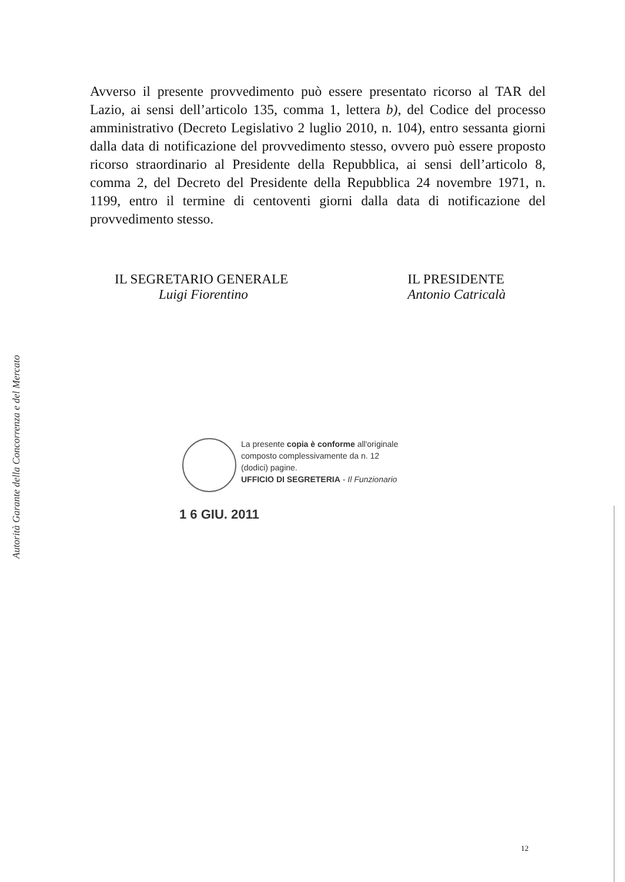Autorità Garante della Concorrenza e del Mercato
Avverso il presente provvedimento può essere presentato ricorso al TAR del Lazio, ai sensi dell’articolo 135, comma 1, lettera b), del Codice del processo amministrativo (Decreto Legislativo 2 luglio 2010, n. 104), entro sessanta giorni dalla data di notificazione del provvedimento stesso, ovvero può essere proposto ricorso straordinario al Presidente della Repubblica, ai sensi dell’articolo 8, comma 2, del Decreto del Presidente della Repubblica 24 novembre 1971, n. 1199, entro il termine di centoventi giorni dalla data di notificazione del provvedimento stesso.
IL SEGRETARIO GENERALE
Luigi Fiorentino
IL PRESIDENTE
Antonio Catricalà
La presente copia è conforme all'originale
composto complessivamente da n. 12
(dodici) pagine.
UFFICIO DI SEGRETERIA - Il Funzionario
1 6 GIU. 2011
12